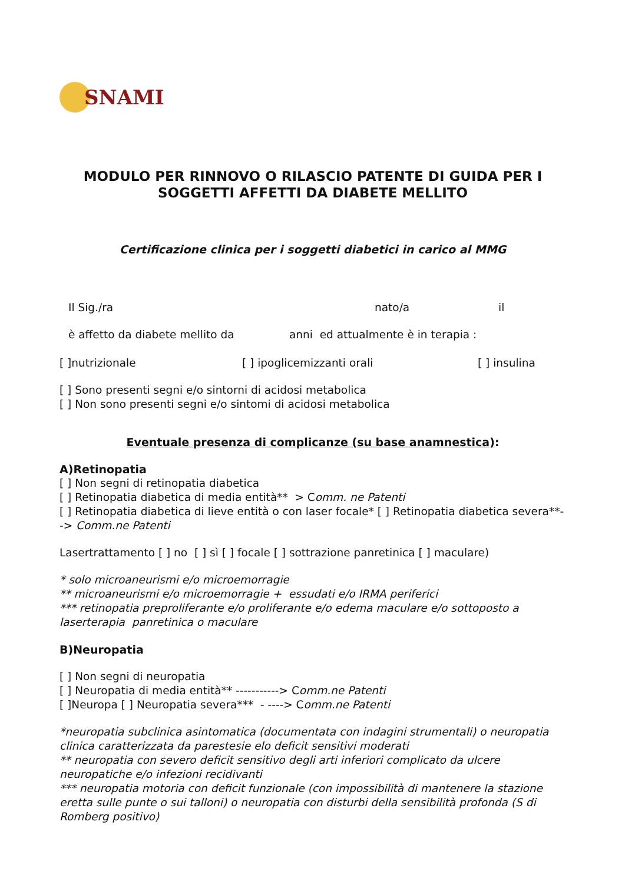SNAMI
MODULO PER RINNOVO O RILASCIO PATENTE DI GUIDA PER I SOGGETTI AFFETTI DA DIABETE MELLITO
Certificazione clinica per i soggetti diabetici in carico al MMG
Il Sig./ra nato/a il
è affetto da diabete mellito da anni ed attualmente è in terapia :
[ ]nutrizionale [ ] ipoglicemizzanti orali [ ] insulina
[ ] Sono presenti segni e/o sintorni di acidosi metabolica
[ ] Non sono presenti segni e/o sintomi di acidosi metabolica
Eventuale presenza di complicanze (su base anamnestica):
A)Retinopatia
[ ] Non segni di retinopatia diabetica
[ ] Retinopatia diabetica di media entità** > Comm. ne Patenti
[ ] Retinopatia diabetica di lieve entità o con laser focale* [ ] Retinopatia diabetica severa**--> Comm.ne Patenti
Lasertrattamento [ ] no [ ] sì [ ] focale [ ] sottrazione panretinica [ ] maculare)
* solo microaneurismi e/o microemorragie
** microaneurismi e/o microemorragie + essudati e/o IRMA periferici
*** retinopatia preproliferante e/o proliferante e/o edema maculare e/o sottoposto a laserterapia panretinica o maculare
B)Neuropatia
[ ] Non segni di neuropatia
[ ] Neuropatia di media entità** -----------> Comm.ne Patenti
[ ]Neuropa [ ] Neuropatia severa*** - ----> Comm.ne Patenti
*neuropatia subclinica asintomatica (documentata con indagini strumentali) o neuropatia clinica caratterizzata da parestesie elo deficit sensitivi moderati
** neuropatia con severo deficit sensitivo degli arti inferiori complicato da ulcere neuropatiche e/o infezioni recidivanti
*** neuropatia motoria con deficit funzionale (con impossibilità di mantenere la stazione eretta sulle punte o sui talloni) o neuropatia con disturbi della sensibilità profonda (S di Romberg positivo)